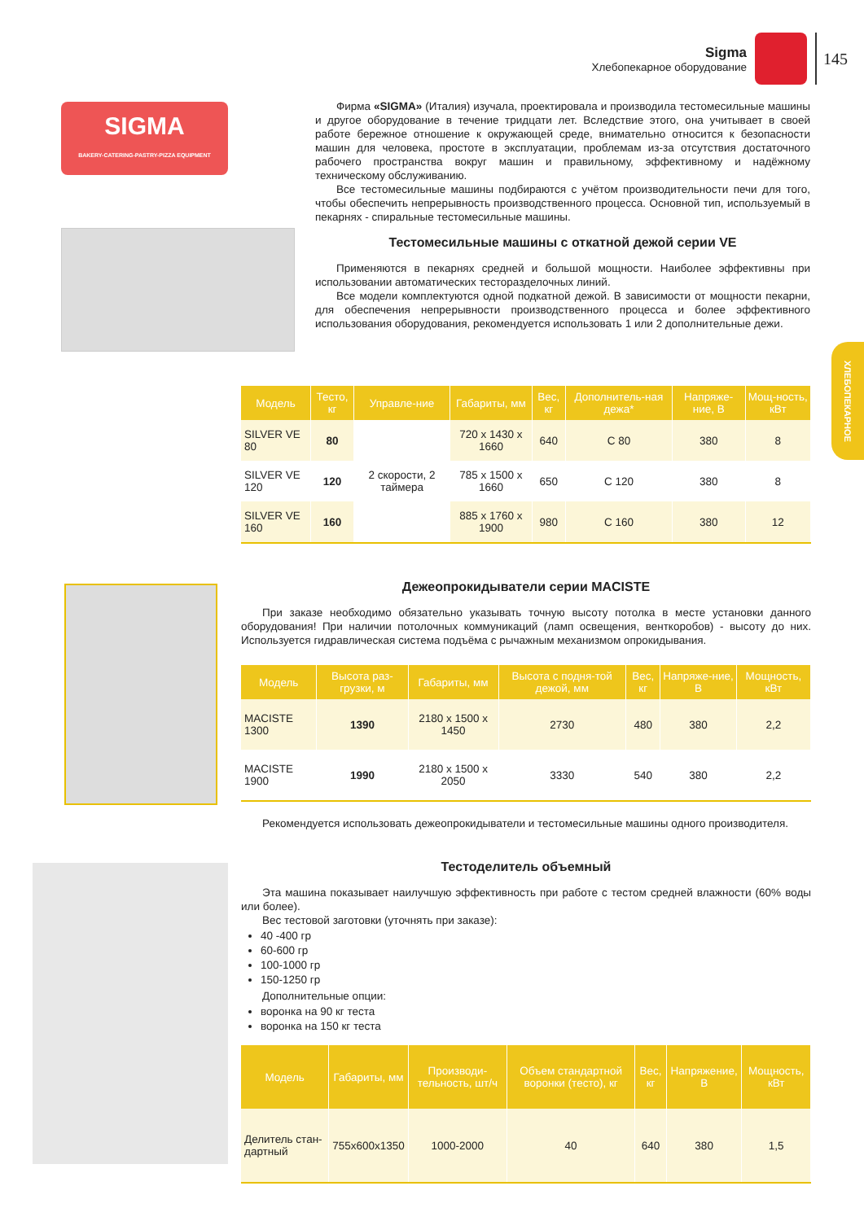Sigma
Хлебопекарное оборудование
145
ХЛЕБОПЕКАРНОЕ
SIGMA
BAKERY-CATERING-PASTRY-PIZZA EQUIPMENT
Фирма «SIGMA» (Италия) изучала, проектировала и производила тестомесильные машины и другое оборудование в течение тридцати лет. Вследствие этого, она учитывает в своей работе бережное отношение к окружающей среде, внимательно относится к безопасности машин для человека, простоте в эксплуатации, проблемам из-за отсутствия достаточного рабочего пространства вокруг машин и правильному, эффективному и надёжному техническому обслуживанию.
Все тестомесильные машины подбираются с учётом производительности печи для того, чтобы обеспечить непрерывность производственного процесса. Основной тип, используемый в пекарнях - спиральные тестомесильные машины.
Тестомесильные машины с откатной дежой серии VE
Применяются в пекарнях средней и большой мощности. Наиболее эффективны при использовании автоматических тесторазделочных линий.
Все модели комплектуются одной подкатной дежой. В зависимости от мощности пекарни, для обеспечения непрерывности производственного процесса и более эффективного использования оборудования, рекомендуется использовать 1 или 2 дополнительные дежи.
| Модель | Тесто, кг | Управле-ние | Габариты, мм | Вес, кг | Дополнитель-ная дежа* | Напряже-ние, В | Мощ-ность, кВт |
| --- | --- | --- | --- | --- | --- | --- | --- |
| SILVER VE 80 | 80 | 2 скорости, 2 таймера | 720 x 1430 x 1660 | 640 | C 80 | 380 | 8 |
| SILVER VE 120 | 120 | | 785 x 1500 x 1660 | 650 | C 120 | 380 | 8 |
| SILVER VE 160 | 160 | | 885 x 1760 x 1900 | 980 | C 160 | 380 | 12 |
Дежеопрокидыватели серии MACISTE
При заказе необходимо обязательно указывать точную высоту потолка в месте установки данного оборудования! При наличии потолочных коммуникаций (ламп освещения, венткоробов) - высоту до них. Используется гидравлическая система подъёма с рычажным механизмом опрокидывания.
| Модель | Высота раз-грузки, м | Габариты, мм | Высота с подня-той дежой, мм | Вес, кг | Напряже-ние, В | Мощность, кВт |
| --- | --- | --- | --- | --- | --- | --- |
| MACISTE 1300 | 1390 | 2180 x 1500 x 1450 | 2730 | 480 | 380 | 2,2 |
| MACISTE 1900 | 1990 | 2180 x 1500 x 2050 | 3330 | 540 | 380 | 2,2 |
Рекомендуется использовать дежеопрокидыватели и тестомесильные машины одного производителя.
Тестоделитель объемный
Эта машина показывает наилучшую эффективность при работе с тестом средней влажности (60% воды или более).
Вес тестовой заготовки (уточнять при заказе):
40 -400 гр
60-600 гр
100-1000 гр
150-1250 гр
Дополнительные опции:
воронка на 90 кг теста
воронка на 150 кг теста
| Модель | Габариты, мм | Производи-тельность, шт/ч | Объем стандартной воронки (тесто), кг | Вес, кг | Напряжение, В | Мощность, кВт |
| --- | --- | --- | --- | --- | --- | --- |
| Делитель стан-дартный | 755x600x1350 | 1000-2000 | 40 | 640 | 380 | 1,5 |